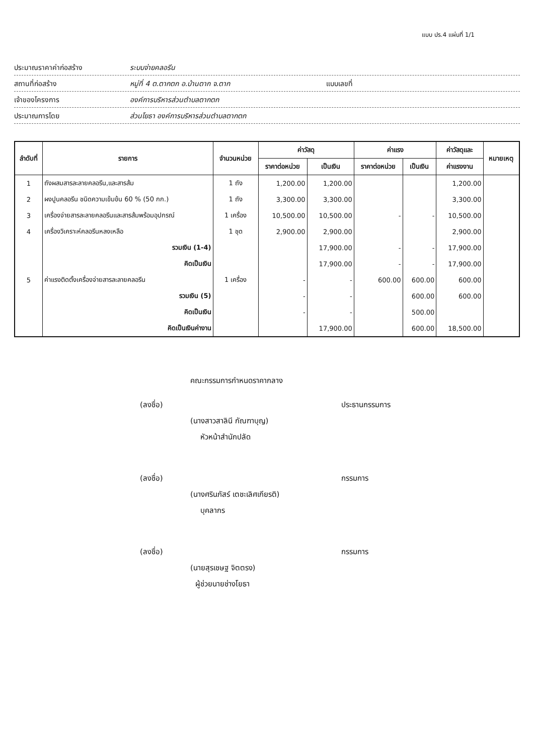แบบ ปร.4 แผ่นที่ 1/1
ประมาณราคาค่าก่อสร้าง ระบบจ่ายคลอรีน
สถานที่ก่อสร้าง หมู่ที่ 4 ต.ตากตก อ.บ้านตาก จ.ตาก แบบเลขที่
เจ้าของโครงการ องค์การบริหารส่วนตำบลตากตก
ประมาณการโดย ส่วนโยธา องค์การบริหารส่วนตำบลตากตก
| ลำดับที่ | รายการ | จำนวนหน่วย | ค่าวัสดุ | | ค่าแรง | | ค่าวัสดุและ | หมายเหตุ |
| --- | --- | --- | --- | --- | --- | --- | --- | --- |
| | | | ราคาต่อหน่วย | เป็นเงิน | ราคาต่อหน่วย | เป็นเงิน | ค่าแรงงาน | |
| 1 | ถังผสมสารละลายคลอรีน,และสารส้ม | 1 ถัง | 1,200.00 | 1,200.00 | | | 1,200.00 | |
| 2 | ผงปูนคลอรีน ชนิดความเข้มข้น 60 % (50 กก.) | 1 ถัง | 3,300.00 | 3,300.00 | | | 3,300.00 | |
| 3 | เครื่องจ่ายสารละลายคลอรีนและสารส้มพร้อมอุปกรณ์ | 1 เครื่อง | 10,500.00 | 10,500.00 | - | - | 10,500.00 | |
| 4 | เครื่องวิเคราะห์คลอรีนหลงเหลือ | 1 ชุด | 2,900.00 | 2,900.00 | | | 2,900.00 | |
| | รวมเงิน (1-4) | | | 17,900.00 | - | - | 17,900.00 | |
| | คิดเป็นเงิน | | | 17,900.00 | - | - | 17,900.00 | |
| 5 | ค่าแรงติดตั้งเครื่องจ่ายสารละลายคลอรีน | 1 เครื่อง | - | - | 600.00 | 600.00 | 600.00 | |
| | รวมเงิน (5) | | - | - | | 600.00 | 600.00 | |
| | คิดเป็นเงิน | | - | - | | 500.00 | | |
| | คิดเป็นเงินค่างาน | | | 17,900.00 | | 600.00 | 18,500.00 | |
คณะกรรมการกำหนดราคากลาง
(ลงชื่อ) ประธานกรรมการ
(นางสาวสาลินี กัณฑาบุญ)
หัวหน้าสำนักปลัด
(ลงชื่อ) กรรมการ
(นางศรินภัสร์ เตชะเลิศเกียรติ)
บุคลากร
(ลงชื่อ) กรรมการ
(นายสุรเชษฐ จิตตรง)
ผู้ช่วยนายช่างโยธา